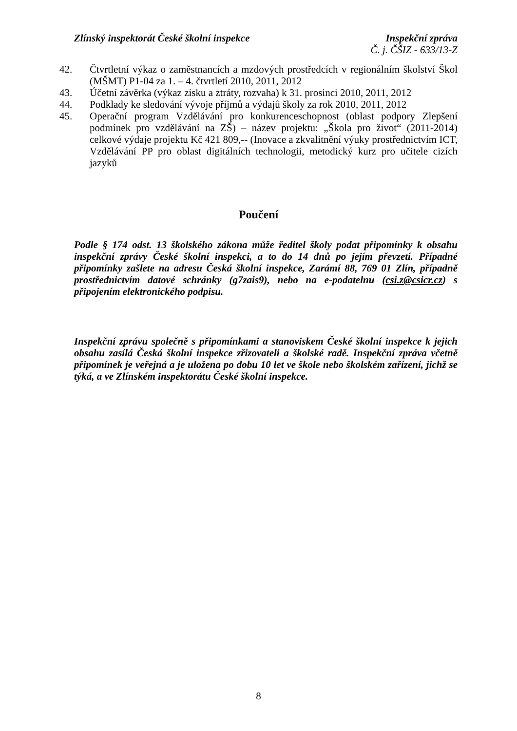Zlínský inspektorát České školní inspekce
Inspekční zpráva
Č. j. ČŠIZ - 633/13-Z
42. Čtvrtletní výkaz o zaměstnancích a mzdových prostředcích v regionálním školství Škol (MŠMT) P1-04 za 1. – 4. čtvrtletí 2010, 2011, 2012
43. Účetní závěrka (výkaz zisku a ztráty, rozvaha) k 31. prosinci 2010, 2011, 2012
44. Podklady ke sledování vývoje příjmů a výdajů školy za rok 2010, 2011, 2012
45. Operační program Vzdělávání pro konkurenceschopnost (oblast podpory Zlepšení podmínek pro vzdělávání na ZŠ) – název projektu: „Škola pro život“ (2011-2014) celkové výdaje projektu Kč 421 809,-- (Inovace a zkvalitnění výuky prostřednictvím ICT, Vzdělávání PP pro oblast digitálních technologii, metodický kurz pro učitele cizích jazyků
Poučení
Podle § 174 odst. 13 školského zákona může ředitel školy podat připomínky k obsahu inspekční zprávy České školní inspekci, a to do 14 dnů po jejím převzetí. Případné připomínky zašlete na adresu Česká školní inspekce, Zarámí 88, 769 01 Zlín, případně prostřednictvím datové schránky (g7zais9), nebo na e-podatelnu (csi.z@csicr.cz) s připojením elektronického podpisu.
Inspekční zprávu společně s připomínkami a stanoviskem České školní inspekce k jejich obsahu zasílá Česká školní inspekce zřizovateli a školské radě. Inspekční zpráva včetně připomínek je veřejná a je uložena po dobu 10 let ve škole nebo školském zařízení, jichž se týká, a ve Zlínském inspektorátu České školní inspekce.
8